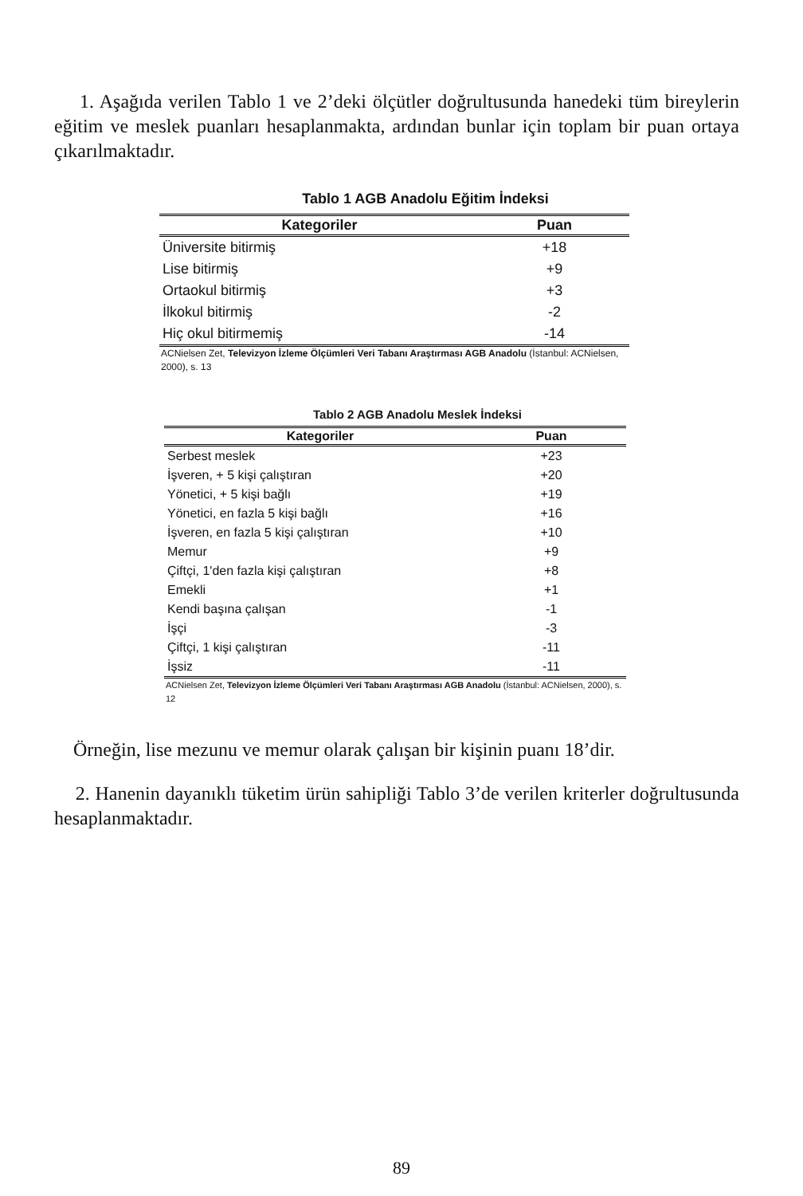1. Aşağıda verilen Tablo 1 ve 2’deki ölçütler doğrultusunda hanedeki tüm bireylerin eğitim ve meslek puanları hesaplanmakta, ardından bunlar için toplam bir puan ortaya çıkarılmaktadır.
Tablo 1 AGB Anadolu Eğitim İndeksi
| Kategoriler | Puan |
| --- | --- |
| Üniversite bitirmiş | +18 |
| Lise bitirmiş | +9 |
| Ortaokul bitirmiş | +3 |
| İlkokul bitirmiş | -2 |
| Hiç okul bitirmemiş | -14 |
ACNielsen Zet, Televizyon İzleme Ölçümleri Veri Tabanı Araştırması AGB Anadolu (İstanbul: ACNielsen, 2000), s. 13
Tablo 2 AGB Anadolu Meslek İndeksi
| Kategoriler | Puan |
| --- | --- |
| Serbest meslek | +23 |
| İşveren, + 5 kişi çalıştıran | +20 |
| Yönetici, + 5 kişi bağlı | +19 |
| Yönetici, en fazla 5 kişi bağlı | +16 |
| İşveren, en fazla 5 kişi çalıştıran | +10 |
| Memur | +9 |
| Çiftçi, 1'den fazla kişi çalıştıran | +8 |
| Emekli | +1 |
| Kendi başına çalışan | -1 |
| İşçi | -3 |
| Çiftçi, 1 kişi çalıştıran | -11 |
| İşsiz | -11 |
ACNielsen Zet, Televizyon İzleme Ölçümleri Veri Tabanı Araştırması AGB Anadolu (İstanbul: ACNielsen, 2000), s. 12
Örneğin, lise mezunu ve memur olarak çalışan bir kişinin puanı 18’dir.
2. Hanenin dayanıklı tüketim ürün sahipliği Tablo 3’de verilen kriterler doğrultusunda hesaplanmaktadır.
89